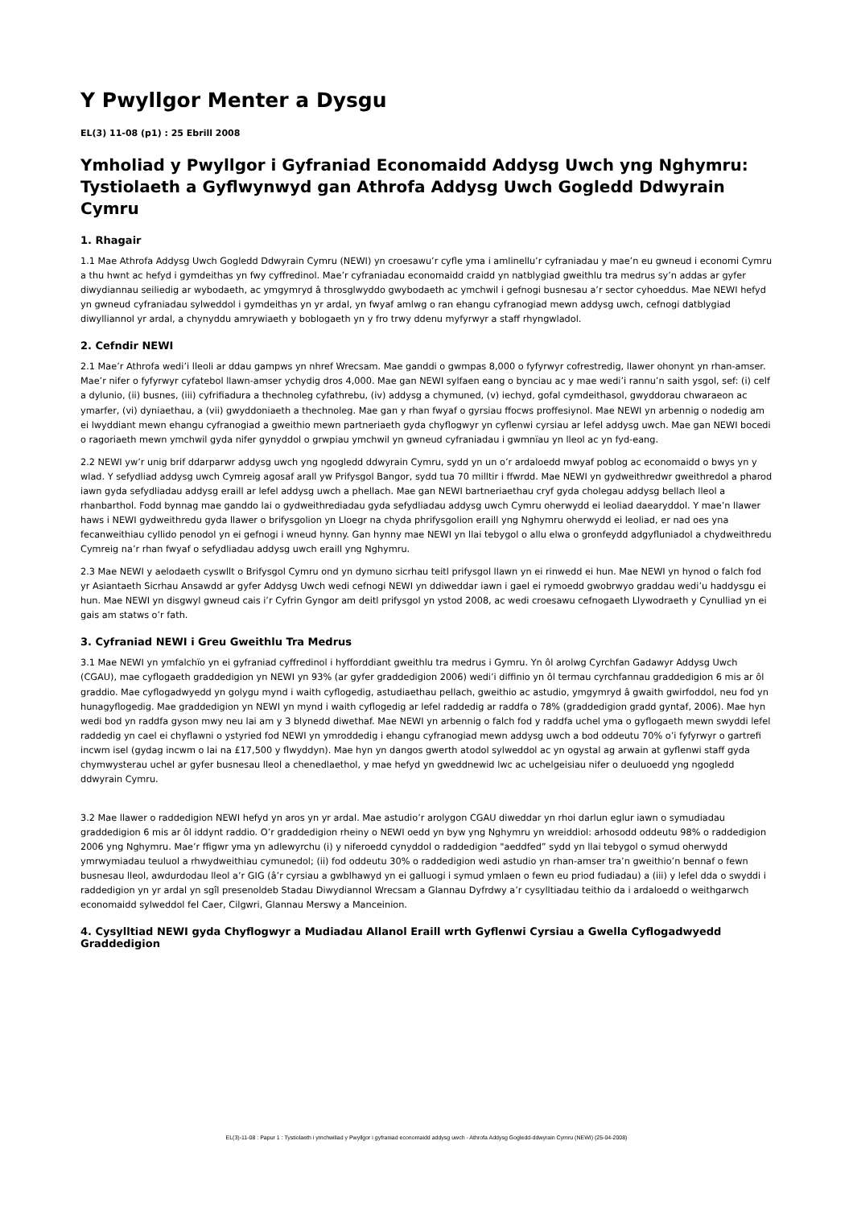Y Pwyllgor Menter a Dysgu
EL(3) 11-08 (p1) : 25 Ebrill 2008
Ymholiad y Pwyllgor i Gyfraniad Economaidd Addysg Uwch yng Nghymru: Tystiolaeth a Gyflwynwyd gan Athrofa Addysg Uwch Gogledd Ddwyrain Cymru
1. Rhagair
1.1 Mae Athrofa Addysg Uwch Gogledd Ddwyrain Cymru (NEWI) yn croesawu’r cyfle yma i amlinellu’r cyfraniadau y mae’n eu gwneud i economi Cymru a thu hwnt ac hefyd i gymdeithas yn fwy cyffredinol. Mae’r cyfraniadau economaidd craidd yn natblygiad gweithlu tra medrus sy’n addas ar gyfer diwydiannau seiliedig ar wybodaeth, ac ymgymryd â throsglwyddo gwybodaeth ac ymchwil i gefnogi busnesau a’r sector cyhoeddus. Mae NEWI hefyd yn gwneud cyfraniadau sylweddol i gymdeithas yn yr ardal, yn fwyaf amlwg o ran ehangu cyfranogiad mewn addysg uwch, cefnogi datblygiad diwylliannol yr ardal, a chynyddu amrywiaeth y boblogaeth yn y fro trwy ddenu myfyrwyr a staff rhyngwladol.
2. Cefndir NEWI
2.1 Mae’r Athrofa wedi’i lleoli ar ddau gampws yn nhref Wrecsam. Mae ganddi o gwmpas 8,000 o fyfyrwyr cofrestredig, llawer ohonynt yn rhan-amser. Mae’r nifer o fyfyrwyr cyfatebol llawn-amser ychydig dros 4,000. Mae gan NEWI sylfaen eang o bynciau ac y mae wedi’i rannu’n saith ysgol, sef: (i) celf a dylunio, (ii) busnes, (iii) cyfrifiadura a thechnoleg cyfathrebu, (iv) addysg a chymuned, (v) iechyd, gofal cymdeithasol, gwyddorau chwaraeon ac ymarfer, (vi) dyniaethau, a (vii) gwyddoniaeth a thechnoleg. Mae gan y rhan fwyaf o gyrsiau ffocws proffesiynol. Mae NEWI yn arbennig o nodedig am ei lwyddiant mewn ehangu cyfranogiad a gweithio mewn partneriaeth gyda chyflogwyr yn cyflenwi cyrsiau ar lefel addysg uwch. Mae gan NEWI bocedi o ragoriaeth mewn ymchwil gyda nifer gynyddol o grwpiau ymchwil yn gwneud cyfraniadau i gwmnïau yn lleol ac yn fyd-eang.
2.2 NEWI yw’r unig brif ddarparwr addysg uwch yng ngogledd ddwyrain Cymru, sydd yn un o’r ardaloedd mwyaf poblog ac economaidd o bwys yn y wlad. Y sefydliad addysg uwch Cymreig agosaf arall yw Prifysgol Bangor, sydd tua 70 milltir i ffwrdd. Mae NEWI yn gydweithredwr gweithredol a pharod iawn gyda sefydliadau addysg eraill ar lefel addysg uwch a phellach. Mae gan NEWI bartneriaethau cryf gyda cholegau addysg bellach lleol a rhanbarthol. Fodd bynnag mae ganddo lai o gydweithrediadau gyda sefydliadau addysg uwch Cymru oherwydd ei leoliad daearyddol. Y mae’n llawer haws i NEWI gydweithredu gyda llawer o brifysgolion yn Lloegr na chyda phrifysgolion eraill yng Nghymru oherwydd ei leoliad, er nad oes yna fecanweithiau cyllido penodol yn ei gefnogi i wneud hynny. Gan hynny mae NEWI yn llai tebygol o allu elwa o gronfeydd adgyfluniadol a chydweithredu Cymreig na’r rhan fwyaf o sefydliadau addysg uwch eraill yng Nghymru.
2.3 Mae NEWI y aelodaeth cyswllt o Brifysgol Cymru ond yn dymuno sicrhau teitl prifysgol llawn yn ei rinwedd ei hun. Mae NEWI yn hynod o falch fod yr Asiantaeth Sicrhau Ansawdd ar gyfer Addysg Uwch wedi cefnogi NEWI yn ddiweddar iawn i gael ei rymoedd gwobrwyo graddau wedi’u haddysgu ei hun. Mae NEWI yn disgwyl gwneud cais i’r Cyfrin Gyngor am deitl prifysgol yn ystod 2008, ac wedi croesawu cefnogaeth Llywodraeth y Cynulliad yn ei gais am statws o’r fath.
3. Cyfraniad NEWI i Greu Gweithlu Tra Medrus
3.1 Mae NEWI yn ymfalchïo yn ei gyfraniad cyffredinol i hyfforddiant gweithlu tra medrus i Gymru. Yn ôl arolwg Cyrchfan Gadawyr Addysg Uwch (CGAU), mae cyflogaeth graddedigion yn NEWI yn 93% (ar gyfer graddedigion 2006) wedi’i diffinio yn ôl termau cyrchfannau graddedigion 6 mis ar ôl graddio. Mae cyflogadwyedd yn golygu mynd i waith cyflogedig, astudiaethau pellach, gweithio ac astudio, ymgymryd â gwaith gwirfoddol, neu fod yn hunagyflogedig. Mae graddedigion yn NEWI yn mynd i waith cyflogedig ar lefel raddedig ar raddfa o 78% (graddedigion gradd gyntaf, 2006). Mae hyn wedi bod yn raddfa gyson mwy neu lai am y 3 blynedd diwethaf. Mae NEWI yn arbennig o falch fod y raddfa uchel yma o gyflogaeth mewn swyddi lefel raddedig yn cael ei chyflawni o ystyried fod NEWI yn ymroddedig i ehangu cyfranogiad mewn addysg uwch a bod oddeutu 70% o’i fyfyrwyr o gartrefi incwm isel (gydag incwm o lai na £17,500 y flwyddyn). Mae hyn yn dangos gwerth atodol sylweddol ac yn ogystal ag arwain at gyflenwi staff gyda chymwysterau uchel ar gyfer busnesau lleol a chenedlaethol, y mae hefyd yn gweddnewid lwc ac uchelgeisiau nifer o deuluoedd yng ngogledd ddwyrain Cymru.
3.2 Mae llawer o raddedigion NEWI hefyd yn aros yn yr ardal. Mae astudio’r arolygon CGAU diweddar yn rhoi darlun eglur iawn o symudiadau graddedigion 6 mis ar ôl iddynt raddio. O’r graddedigion rheiny o NEWI oedd yn byw yng Nghymru yn wreiddiol: arhosodd oddeutu 98% o raddedigion 2006 yng Nghymru. Mae’r ffigwr yma yn adlewyrchu (i) y niferoedd cynyddol o raddedigion "aeddfed” sydd yn llai tebygol o symud oherwydd ymrwymiadau teuluol a rhwydweithiau cymunedol; (ii) fod oddeutu 30% o raddedigion wedi astudio yn rhan-amser tra’n gweithio’n bennaf o fewn busnesau lleol, awdurdodau lleol a’r GIG (â’r cyrsiau a gwblhawyd yn ei galluogi i symud ymlaen o fewn eu priod fudiadau) a (iii) y lefel dda o swyddi i raddedigion yn yr ardal yn sgîl presenoldeb Stadau Diwydiannol Wrecsam a Glannau Dyfrdwy a’r cysylltiadau teithio da i ardaloedd o weithgarwch economaidd sylweddol fel Caer, Cilgwri, Glannau Merswy a Manceinion.
4. Cysylltiad NEWI gyda Chyflogwyr a Mudiadau Allanol Eraill wrth Gyflenwi Cyrsiau a Gwella Cyflogadwyedd Graddedigion
EL(3)-11-08 : Papur 1 : Tystiolaeth i ymchwiliad y Pwyllgor i gyfraniad economaidd addysg uwch - Athrofa Addysg Gogledd-ddwyrain Cymru (NEWI) (25-04-2008)